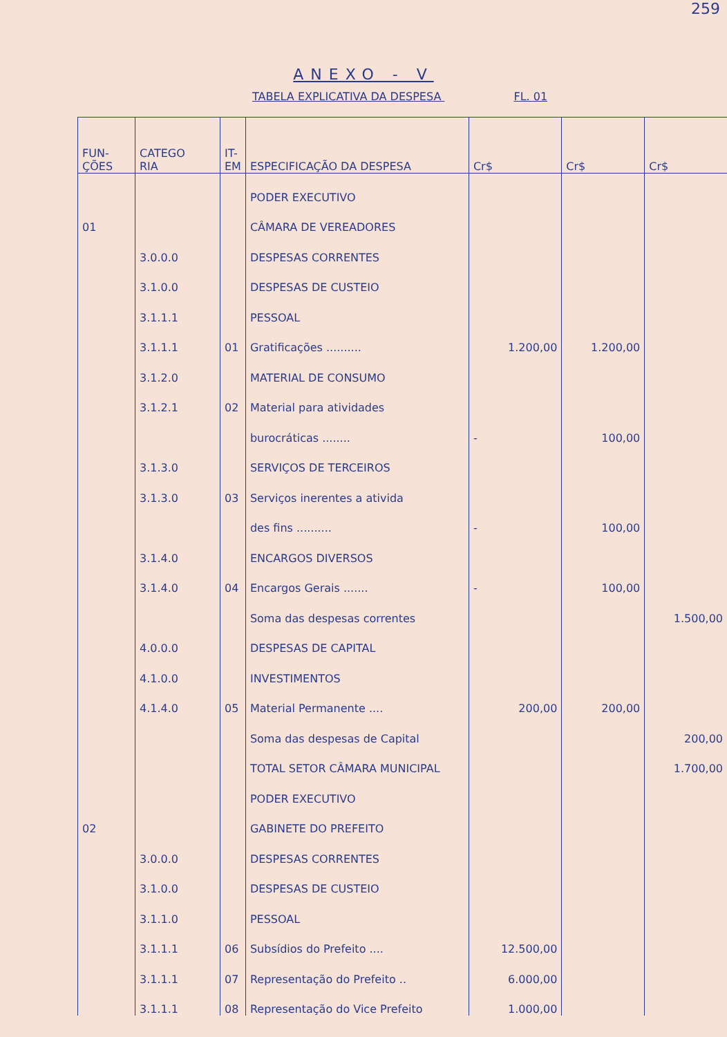259
ANEXO - V
TABELA EXPLICATIVA DA DESPESA FL. 01
| FUN- ÇÕES | CATEGO RIA | IT- EM | ESPECIFICAÇÃO DA DESPESA | Cr$ | Cr$ | Cr$ |
| --- | --- | --- | --- | --- | --- | --- |
| | | | PODER EXECUTIVO | | | |
| 01 | | | CÂMARA DE VEREADORES | | | |
| | 3.0.0.0 | | DESPESAS CORRENTES | | | |
| | 3.1.0.0 | | DESPESAS DE CUSTEIO | | | |
| | 3.1.1.1 | | PESSOAL | | | |
| | 3.1.1.1 | 01 | Gratificações .......... | 1.200,00 | 1.200,00 | |
| | 3.1.2.0 | | MATERIAL DE CONSUMO | | | |
| | 3.1.2.1 | 02 | Material para atividades | | | |
| | | | burocráticas ........ | - | 100,00 | |
| | 3.1.3.0 | | SERVIÇOS DE TERCEIROS | | | |
| | 3.1.3.0 | 03 | Serviços inerentes a ativida | | | |
| | | | des fins .......... | - | 100,00 | |
| | 3.1.4.0 | | ENCARGOS DIVERSOS | | | |
| | 3.1.4.0 | 04 | Encargos Gerais ....... | - | 100,00 | |
| | | | Soma das despesas correntes | | | 1.500,00 |
| | 4.0.0.0 | | DESPESAS DE CAPITAL | | | |
| | 4.1.0.0 | | INVESTIMENTOS | | | |
| | 4.1.4.0 | 05 | Material Permanente .... | 200,00 | 200,00 | |
| | | | Soma das despesas de Capital | | | 200,00 |
| | | | TOTAL SETOR CÂMARA MUNICIPAL | | | 1.700,00 |
| | | | PODER EXECUTIVO | | | |
| 02 | | | GABINETE DO PREFEITO | | | |
| | 3.0.0.0 | | DESPESAS CORRENTES | | | |
| | 3.1.0.0 | | DESPESAS DE CUSTEIO | | | |
| | 3.1.1.0 | | PESSOAL | | | |
| | 3.1.1.1 | 06 | Subsídios do Prefeito .... | 12.500,00 | | |
| | 3.1.1.1 | 07 | Representação do Prefeito .. | 6.000,00 | | |
| | 3.1.1.1 | 08 | Representação do Vice Prefeito | 1.000,00 | | |